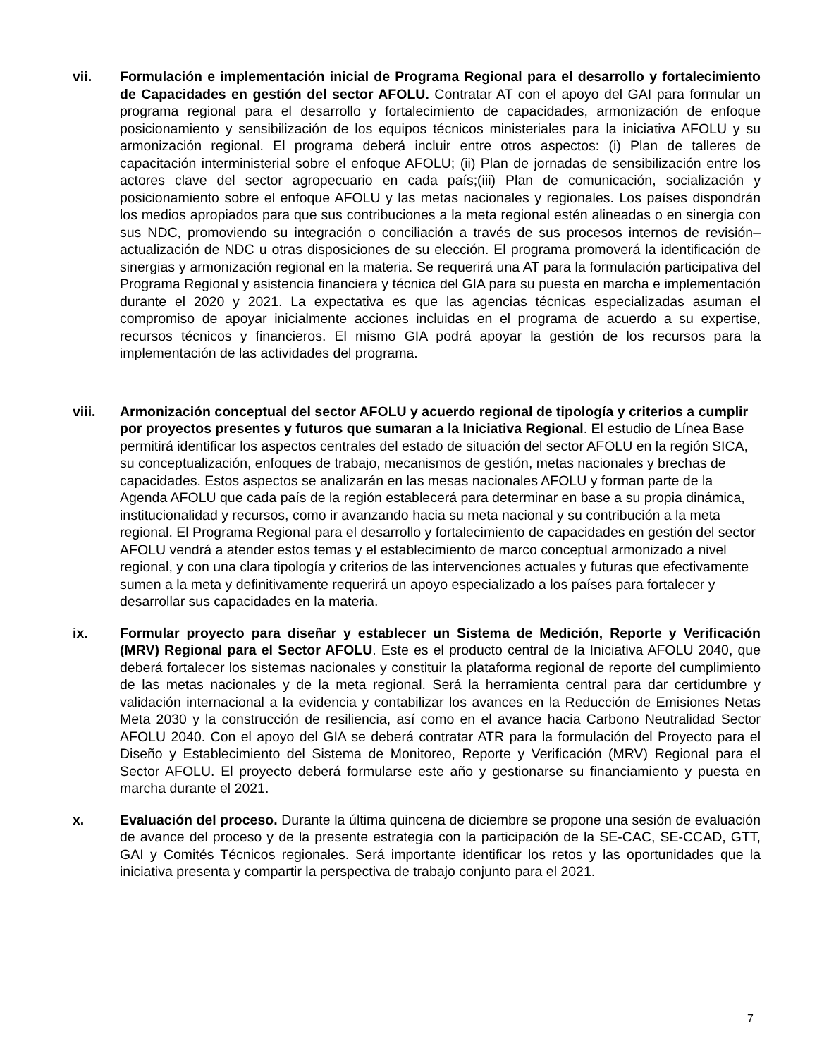vii. Formulación e implementación inicial de Programa Regional para el desarrollo y fortalecimiento de Capacidades en gestión del sector AFOLU. Contratar AT con el apoyo del GAI para formular un programa regional para el desarrollo y fortalecimiento de capacidades, armonización de enfoque posicionamiento y sensibilización de los equipos técnicos ministeriales para la iniciativa AFOLU y su armonización regional. El programa deberá incluir entre otros aspectos: (i) Plan de talleres de capacitación interministerial sobre el enfoque AFOLU; (ii) Plan de jornadas de sensibilización entre los actores clave del sector agropecuario en cada país;(iii) Plan de comunicación, socialización y posicionamiento sobre el enfoque AFOLU y las metas nacionales y regionales. Los países dispondrán los medios apropiados para que sus contribuciones a la meta regional estén alineadas o en sinergia con sus NDC, promoviendo su integración o conciliación a través de sus procesos internos de revisión–actualización de NDC u otras disposiciones de su elección. El programa promoverá la identificación de sinergias y armonización regional en la materia. Se requerirá una AT para la formulación participativa del Programa Regional y asistencia financiera y técnica del GIA para su puesta en marcha e implementación durante el 2020 y 2021. La expectativa es que las agencias técnicas especializadas asuman el compromiso de apoyar inicialmente acciones incluidas en el programa de acuerdo a su expertise, recursos técnicos y financieros. El mismo GIA podrá apoyar la gestión de los recursos para la implementación de las actividades del programa.
viii. Armonización conceptual del sector AFOLU y acuerdo regional de tipología y criterios a cumplir por proyectos presentes y futuros que sumaran a la Iniciativa Regional. El estudio de Línea Base permitirá identificar los aspectos centrales del estado de situación del sector AFOLU en la región SICA, su conceptualización, enfoques de trabajo, mecanismos de gestión, metas nacionales y brechas de capacidades. Estos aspectos se analizarán en las mesas nacionales AFOLU y forman parte de la Agenda AFOLU que cada país de la región establecerá para determinar en base a su propia dinámica, institucionalidad y recursos, como ir avanzando hacia su meta nacional y su contribución a la meta regional. El Programa Regional para el desarrollo y fortalecimiento de capacidades en gestión del sector AFOLU vendrá a atender estos temas y el establecimiento de marco conceptual armonizado a nivel regional, y con una clara tipología y criterios de las intervenciones actuales y futuras que efectivamente sumen a la meta y definitivamente requerirá un apoyo especializado a los países para fortalecer y desarrollar sus capacidades en la materia.
ix. Formular proyecto para diseñar y establecer un Sistema de Medición, Reporte y Verificación (MRV) Regional para el Sector AFOLU. Este es el producto central de la Iniciativa AFOLU 2040, que deberá fortalecer los sistemas nacionales y constituir la plataforma regional de reporte del cumplimiento de las metas nacionales y de la meta regional. Será la herramienta central para dar certidumbre y validación internacional a la evidencia y contabilizar los avances en la Reducción de Emisiones Netas Meta 2030 y la construcción de resiliencia, así como en el avance hacia Carbono Neutralidad Sector AFOLU 2040. Con el apoyo del GIA se deberá contratar ATR para la formulación del Proyecto para el Diseño y Establecimiento del Sistema de Monitoreo, Reporte y Verificación (MRV) Regional para el Sector AFOLU. El proyecto deberá formularse este año y gestionarse su financiamiento y puesta en marcha durante el 2021.
x. Evaluación del proceso. Durante la última quincena de diciembre se propone una sesión de evaluación de avance del proceso y de la presente estrategia con la participación de la SE-CAC, SE-CCAD, GTT, GAI y Comités Técnicos regionales. Será importante identificar los retos y las oportunidades que la iniciativa presenta y compartir la perspectiva de trabajo conjunto para el 2021.
7